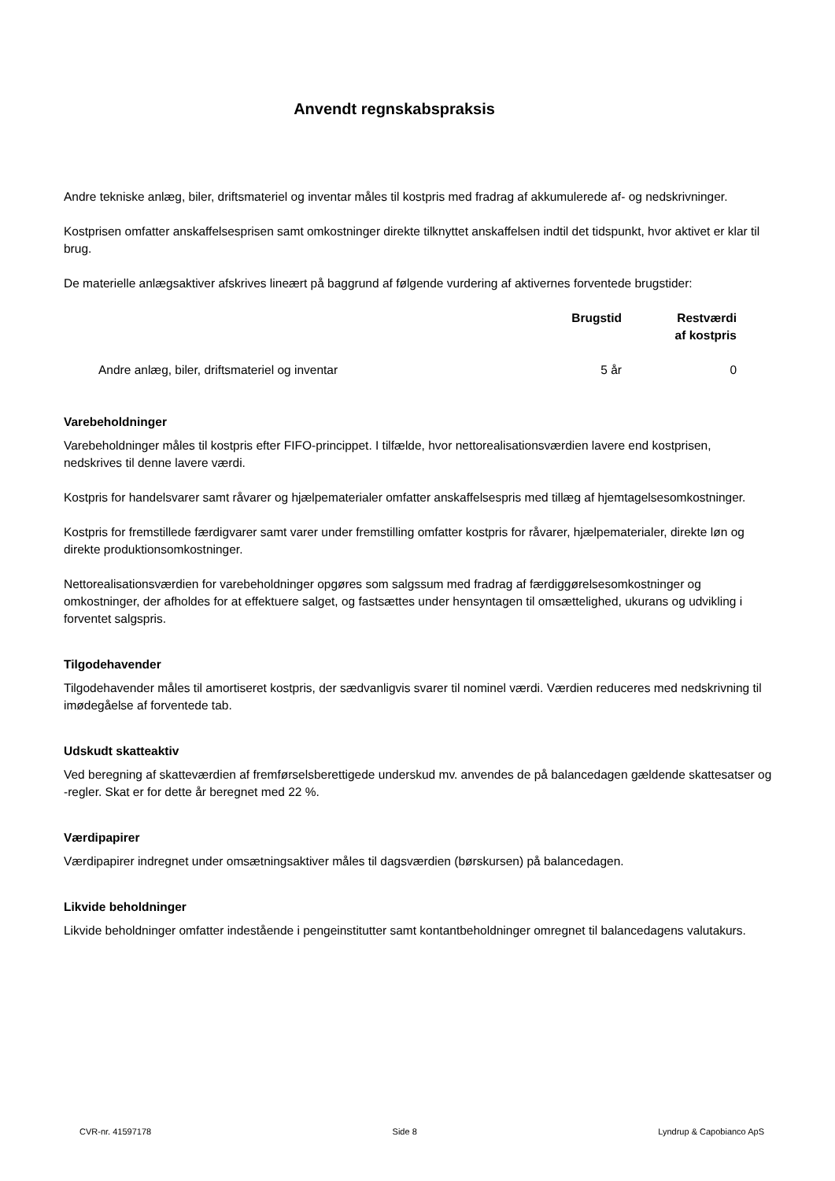Anvendt regnskabspraksis
Andre tekniske anlæg, biler, driftsmateriel og inventar måles til kostpris med fradrag af akkumulerede af- og nedskrivninger.
Kostprisen omfatter anskaffelsesprisen samt omkostninger direkte tilknyttet anskaffelsen indtil det tidspunkt, hvor aktivet er klar til brug.
De materielle anlægsaktiver afskrives lineært på baggrund af følgende vurdering af aktivernes forventede brugstider:
| | Brugstid | Restværdi af kostpris |
| --- | --- | --- |
| Andre anlæg, biler, driftsmateriel og inventar | 5 år | 0 |
Varebeholdninger
Varebeholdninger måles til kostpris efter FIFO-princippet. I tilfælde, hvor nettorealisationsværdien lavere end kostprisen, nedskrives til denne lavere værdi.
Kostpris for handelsvarer samt råvarer og hjælpematerialer omfatter anskaffelsespris med tillæg af hjemtagelsesomkostninger.
Kostpris for fremstillede færdigvarer samt varer under fremstilling omfatter kostpris for råvarer, hjælpematerialer, direkte løn og direkte produktionsomkostninger.
Nettorealisationsværdien for varebeholdninger opgøres som salgssum med fradrag af færdiggørelsesomkostninger og omkostninger, der afholdes for at effektuere salget, og fastsættes under hensyntagen til omsættelighed, ukurans og udvikling i forventet salgspris.
Tilgodehavender
Tilgodehavender måles til amortiseret kostpris, der sædvanligvis svarer til nominel værdi. Værdien reduceres med nedskrivning til imødegåelse af forventede tab.
Udskudt skatteaktiv
Ved beregning af skatteværdien af fremførselsberettigede underskud mv. anvendes de på balancedagen gældende skattesatser og -regler. Skat er for dette år beregnet med 22 %.
Værdipapirer
Værdipapirer indregnet under omsætningsaktiver måles til dagsværdien (børskursen) på balancedagen.
Likvide beholdninger
Likvide beholdninger omfatter indestående i pengeinstitutter samt kontantbeholdninger omregnet til balancedagens valutakurs.
CVR-nr. 41597178 Side 8 Lyndrup & Capobianco ApS